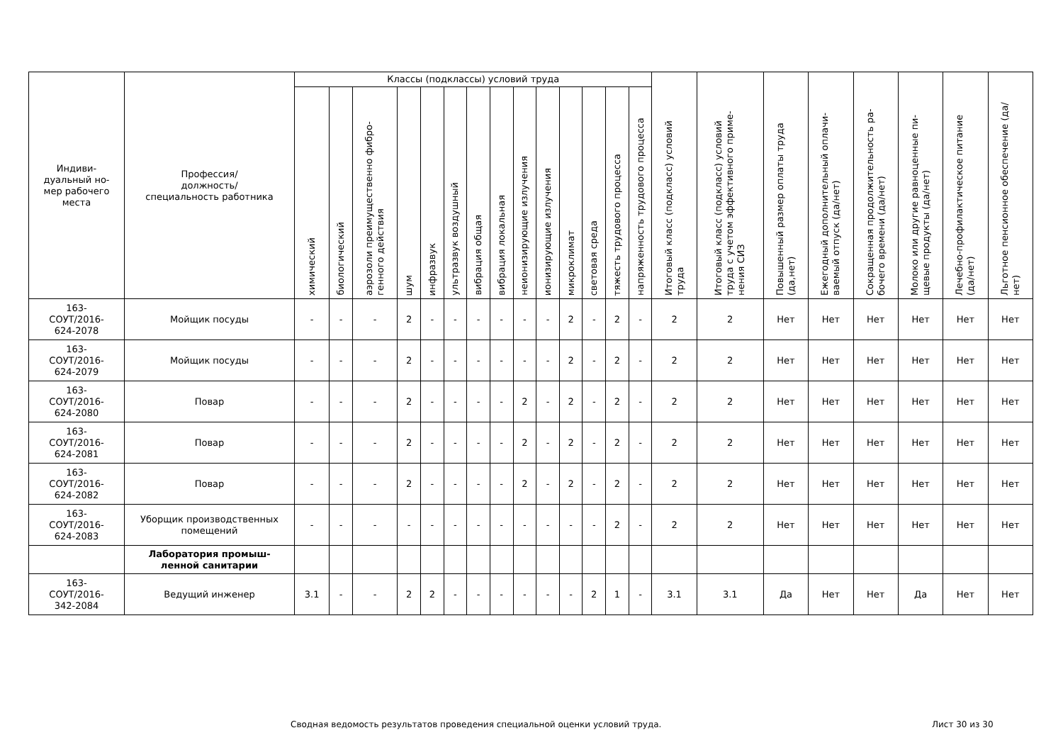| Индиви- дуальный но- мер рабочего места | Профессия/ должность/ специальность работника | Классы (подклассы) условий труда | | | | | | | | | | | | | | Итоговый класс (подкласс) условий труда | Итоговый класс (подкласс) условий труда с учетом эффективного приме-нения СИЗ | Повышенный размер оплаты труда (да,нет) | Ежегодный дополнительный оплачи-ваемый отпуск (да/нет) | Сокращенная продолжительность ра-бочего времени (да/нет) | Молоко или другие равноценные пи-щевые продукты (да/нет) | Лечебно-профилактическое питание (да/нет) | Льготное пенсионное обеспечение (да/нет) |
| --- | --- | --- | --- | --- | --- | --- | --- | --- | --- | --- | --- | --- | --- | --- | --- | --- | --- | --- | --- | --- | --- | --- | --- |
| | | химический | биологический | аэрозоли преимущественно фибро-генного действия | шум | инфразвук | ультразвук воздушный | вибрация общая | вибрация локальная | неионизирующие излучения | ионизирующие излучения | микроклимат | световая среда | тяжесть трудового процесса | напряженность трудового процесса | | | | | | | | |
| 163- СОУТ/2016- 624-2078 | Мойщик посуды | - | - | - | 2 | - | - | - | - | - | - | 2 | - | 2 | - | 2 | 2 | Нет | Нет | Нет | Нет | Нет | Нет |
| 163- СОУТ/2016- 624-2079 | Мойщик посуды | - | - | - | 2 | - | - | - | - | - | - | 2 | - | 2 | - | 2 | 2 | Нет | Нет | Нет | Нет | Нет | Нет |
| 163- СОУТ/2016- 624-2080 | Повар | - | - | - | 2 | - | - | - | - | 2 | - | 2 | - | 2 | - | 2 | 2 | Нет | Нет | Нет | Нет | Нет | Нет |
| 163- СОУТ/2016- 624-2081 | Повар | - | - | - | 2 | - | - | - | - | 2 | - | 2 | - | 2 | - | 2 | 2 | Нет | Нет | Нет | Нет | Нет | Нет |
| 163- СОУТ/2016- 624-2082 | Повар | - | - | - | 2 | - | - | - | - | 2 | - | 2 | - | 2 | - | 2 | 2 | Нет | Нет | Нет | Нет | Нет | Нет |
| 163- СОУТ/2016- 624-2083 | Уборщик производственных помещений | - | - | - | - | - | - | - | - | - | - | - | - | 2 | - | 2 | 2 | Нет | Нет | Нет | Нет | Нет | Нет |
| | Лаборатория промыш- ленной санитарии | | | | | | | | | | | | | | | | | | | | | | |
| 163- СОУТ/2016- 342-2084 | Ведущий инженер | 3.1 | - | - | 2 | 2 | - | - | - | - | - | - | 2 | 1 | - | 3.1 | 3.1 | Да | Нет | Нет | Да | Нет | Нет |
Сводная ведомость результатов проведения специальной оценки условий труда.
Лист 30 из 30